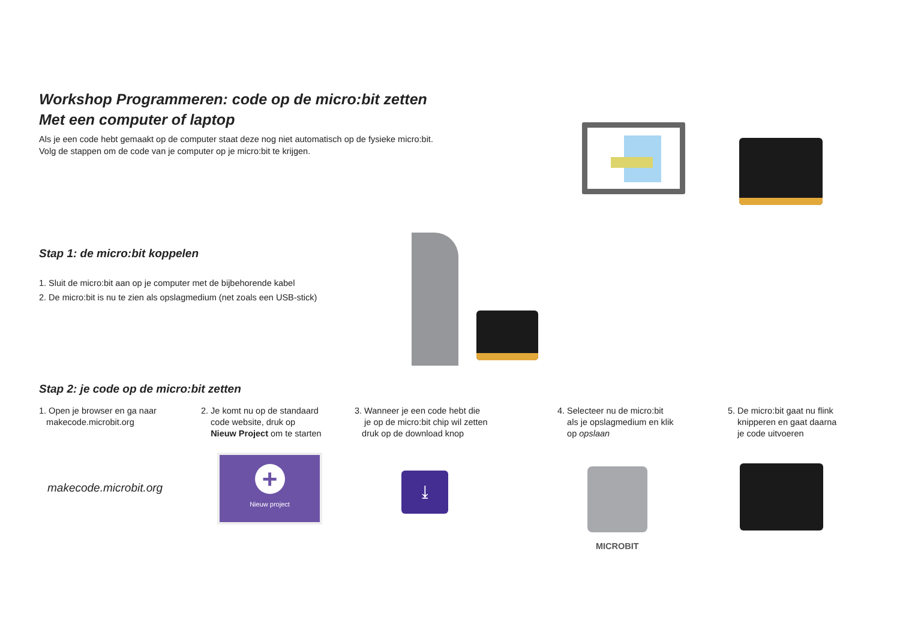Workshop Programmeren: code op de micro:bit zetten
Met een computer of laptop
Als je een code hebt gemaakt op de computer staat deze nog niet automatisch op de fysieke micro:bit.
Volg de stappen om de code van je computer op je micro:bit te krijgen.
Stap 1: de micro:bit koppelen
1. Sluit de micro:bit aan op je computer met de bijbehorende kabel
2. De micro:bit is nu te zien als opslagmedium (net zoals een USB-stick)
Stap 2: je code op de micro:bit zetten
1. Open je browser en ga naar
makecode.microbit.org
makecode.microbit.org
2. Je komt nu op de standaard
code website, druk op
Nieuw Project om te starten
+
Nieuw project
3. Wanneer je een code hebt die
je op de micro:bit chip wil zetten
druk op de download knop
⤓
4. Selecteer nu de micro:bit
als je opslagmedium en klik
op opslaan
MICROBIT
5. De micro:bit gaat nu flink
knipperen en gaat daarna
je code uitvoeren